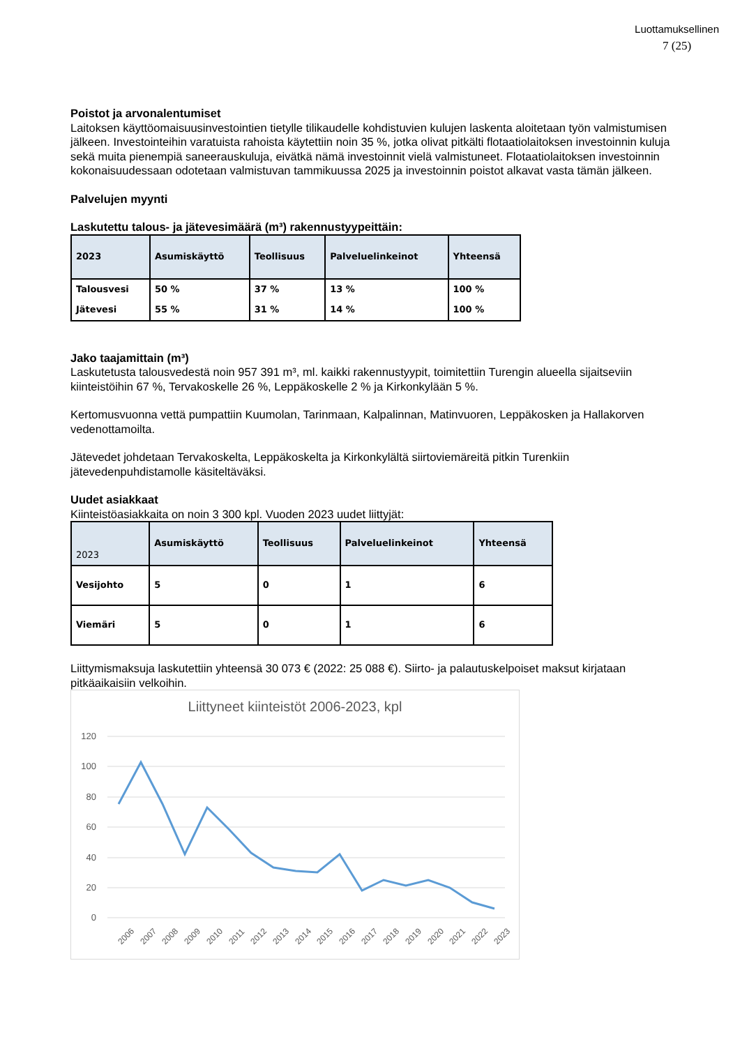Luottamuksellinen
7 (25)
Poistot ja arvonalentumiset
Laitoksen käyttöomaisuusinvestointien tietylle tilikaudelle kohdistuvien kulujen laskenta aloitetaan työn valmistumisen jälkeen. Investointeihin varatuista rahoista käytettiin noin 35 %, jotka olivat pitkälti flotaatiolaitoksen investoinnin kuluja sekä muita pienempiä saneerauskuluja, eivätkä nämä investoinnit vielä valmistuneet. Flotaatiolaitoksen investoinnin kokonaisuudessaan odotetaan valmistuvan tammikuussa 2025 ja investoinnin poistot alkavat vasta tämän jälkeen.
Palvelujen myynti
Laskutettu talous- ja jätevesimäärä (m³) rakennustyypeittäin:
| 2023 | Asumiskäyttö | Teollisuus | Palveluelinkeinot | Yhteensä |
| --- | --- | --- | --- | --- |
| Talousvesi | 50 % | 37 % | 13 % | 100 % |
| Jätevesi | 55 % | 31 % | 14 % | 100 % |
Jako taajamittain (m³)
Laskutetusta talousvedestä noin 957 391 m³, ml. kaikki rakennustyypit, toimitettiin Turengin alueella sijaitseviin kiinteistöihin 67 %, Tervakoskelle 26 %, Leppäkoskelle 2 % ja Kirkonkylään 5 %.
Kertomusvuonna vettä pumpattiin Kuumolan, Tarinmaan, Kalpalinnan, Matinvuoren, Leppäkosken ja Hallakorven vedenottamoilta.
Jätevedet johdetaan Tervakoskelta, Leppäkoskelta ja Kirkonkylältä siirtoviemäreitä pitkin Turenkiin jätevedenpuhdistamolle käsiteltäväksi.
Uudet asiakkaat
Kiinteistöasiakkaita on noin 3 300 kpl. Vuoden 2023 uudet liittyjät:
| 2023 | Asumiskäyttö | Teollisuus | Palveluelinkeinot | Yhteensä |
| --- | --- | --- | --- | --- |
| Vesijohto | 5 | 0 | 1 | 6 |
| Viemäri | 5 | 0 | 1 | 6 |
Liittymismaksuja laskutettiin yhteensä 30 073 € (2022: 25 088 €). Siirto- ja palautuskelpoiset maksut kirjataan pitkäaikaisiin velkoihin.
Liittyneet kiinteistöt 2006-2023, kpl
120
100
80
60
40
20
0
2006
2007
2008
2009
2010
2011
2012
2013
2014
2015
2016
2017
2018
2019
2020
2021
2022
2023